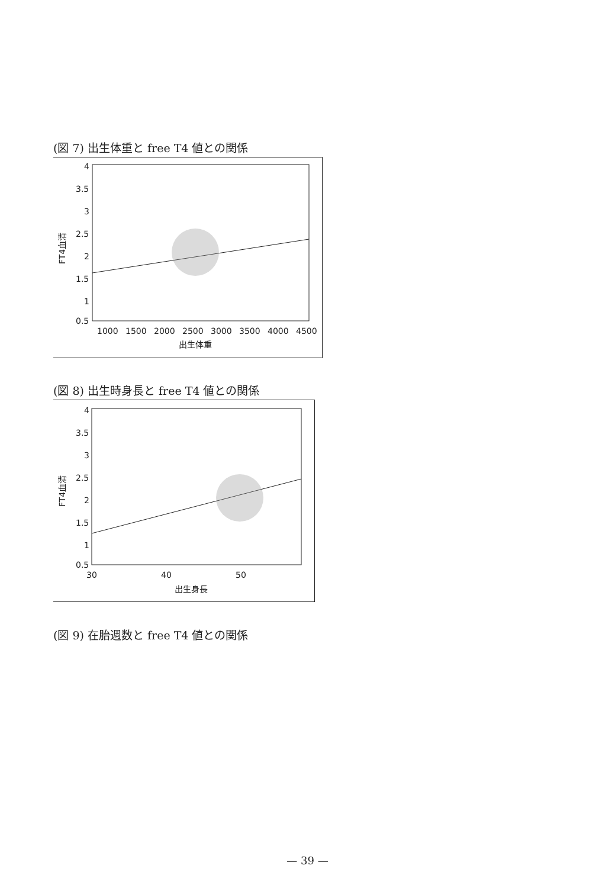(図 7) 出生体重と free T4 値との関係
4
3.5
3
2.5
2
1.5
1
0.5
1000
1500
2000
2500
3000
3500
4000
4500
出生体重
FT4血清
(図 8) 出生時身長と free T4 値との関係
4
3.5
3
2.5
2
1.5
1
0.5
30
40
50
出生身長
FT4血清
(図 9) 在胎週数と free T4 値との関係
— 39 —